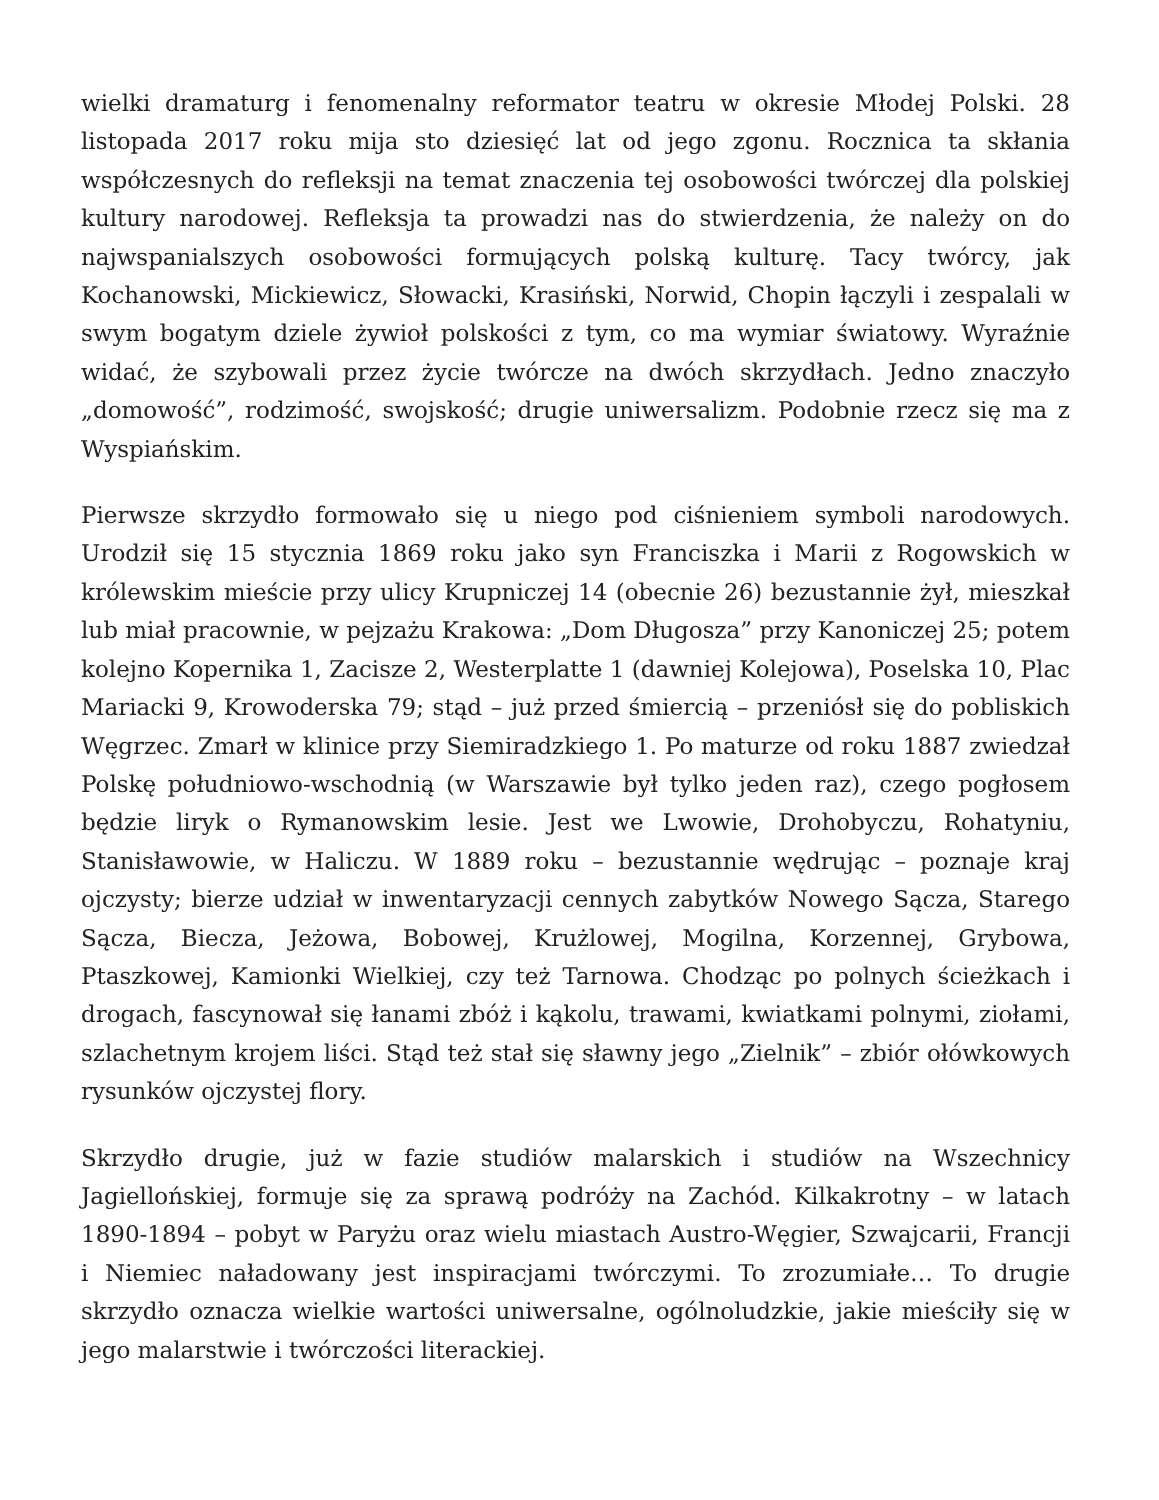wielki dramaturg i fenomenalny reformator teatru w okresie Młodej Polski. 28 listopada 2017 roku mija sto dziesięć lat od jego zgonu. Rocznica ta skłania współczesnych do refleksji na temat znaczenia tej osobowości twórczej dla polskiej kultury narodowej. Refleksja ta prowadzi nas do stwierdzenia, że należy on do najwspanialszych osobowości formujących polską kulturę. Tacy twórcy, jak Kochanowski, Mickiewicz, Słowacki, Krasiński, Norwid, Chopin łączyli i zespalali w swym bogatym dziele żywioł polskości z tym, co ma wymiar światowy. Wyraźnie widać, że szybowali przez życie twórcze na dwóch skrzydłach. Jedno znaczyło „domowość”, rodzimość, swojskość; drugie uniwersalizm. Podobnie rzecz się ma z Wyspiańskim.
Pierwsze skrzydło formowało się u niego pod ciśnieniem symboli narodowych. Urodził się 15 stycznia 1869 roku jako syn Franciszka i Marii z Rogowskich w królewskim mieście przy ulicy Krupniczej 14 (obecnie 26) bezustannie żył, mieszkał lub miał pracownie, w pejzażu Krakowa: „Dom Długosza” przy Kanoniczej 25; potem kolejno Kopernika 1, Zacisze 2, Westerplatte 1 (dawniej Kolejowa), Poselska 10, Plac Mariacki 9, Krowoderska 79; stąd – już przed śmiercią – przeniósł się do pobliskich Węgrzec. Zmarł w klinice przy Siemiradzkiego 1. Po maturze od roku 1887 zwiedzał Polskę południowo-wschodnią (w Warszawie był tylko jeden raz), czego pogłosem będzie liryk o Rymanowskim lesie. Jest we Lwowie, Drohobyczu, Rohatyniu, Stanisławowie, w Haliczu. W 1889 roku – bezustannie wędrując – poznaje kraj ojczysty; bierze udział w inwentaryzacji cennych zabytków Nowego Sącza, Starego Sącza, Biecza, Jeżowa, Bobowej, Krużlowej, Mogilna, Korzennej, Grybowa, Ptaszkowej, Kamionki Wielkiej, czy też Tarnowa. Chodząc po polnych ścieżkach i drogach, fascynował się łanami zbóż i kąkolu, trawami, kwiatkami polnymi, ziołami, szlachetnym krojem liści. Stąd też stał się sławny jego „Zielnik” – zbiór ołówkowych rysunków ojczystej flory.
Skrzydło drugie, już w fazie studiów malarskich i studiów na Wszechnicy Jagiellońskiej, formuje się za sprawą podróży na Zachód. Kilkakrotny – w latach 1890-1894 – pobyt w Paryżu oraz wielu miastach Austro-Węgier, Szwajcarii, Francji i Niemiec naładowany jest inspiracjami twórczymi. To zrozumiałe… To drugie skrzydło oznacza wielkie wartości uniwersalne, ogólnoludzkie, jakie mieściły się w jego malarstwie i twórczości literackiej.